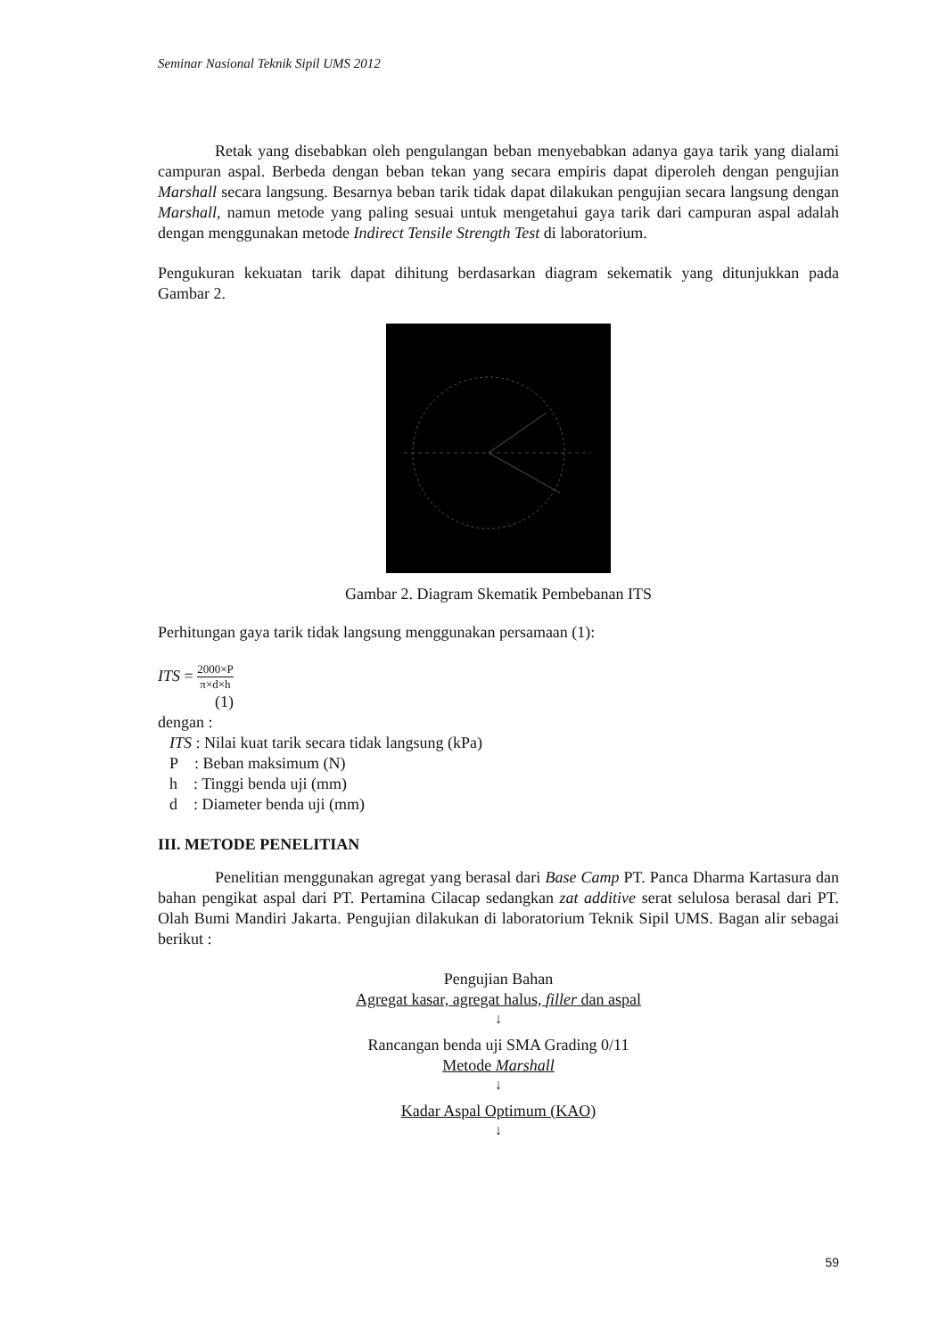Seminar Nasional Teknik Sipil UMS 2012
Retak yang disebabkan oleh pengulangan beban menyebabkan adanya gaya tarik yang dialami campuran aspal. Berbeda dengan beban tekan yang secara empiris dapat diperoleh dengan pengujian Marshall secara langsung. Besarnya beban tarik tidak dapat dilakukan pengujian secara langsung dengan Marshall, namun metode yang paling sesuai untuk mengetahui gaya tarik dari campuran aspal adalah dengan menggunakan metode Indirect Tensile Strength Test di laboratorium.
Pengukuran kekuatan tarik dapat dihitung berdasarkan diagram sekematik yang ditunjukkan pada Gambar 2.
Gambar 2. Diagram Skematik Pembebanan ITS
Perhitungan gaya tarik tidak langsung menggunakan persamaan (1):
ITS = 2000×P π×d×h
(1)
dengan :
ITS : Nilai kuat tarik secara tidak langsung (kPa)
P : Beban maksimum (N)
h : Tinggi benda uji (mm)
d : Diameter benda uji (mm)
III. METODE PENELITIAN
Penelitian menggunakan agregat yang berasal dari Base Camp PT. Panca Dharma Kartasura dan bahan pengikat aspal dari PT. Pertamina Cilacap sedangkan zat additive serat selulosa berasal dari PT. Olah Bumi Mandiri Jakarta. Pengujian dilakukan di laboratorium Teknik Sipil UMS. Bagan alir sebagai berikut :
Pengujian Bahan
Agregat kasar, agregat halus, filler dan aspal
↓
Rancangan benda uji SMA Grading 0/11
Metode Marshall
↓
Kadar Aspal Optimum (KAO)
↓
59